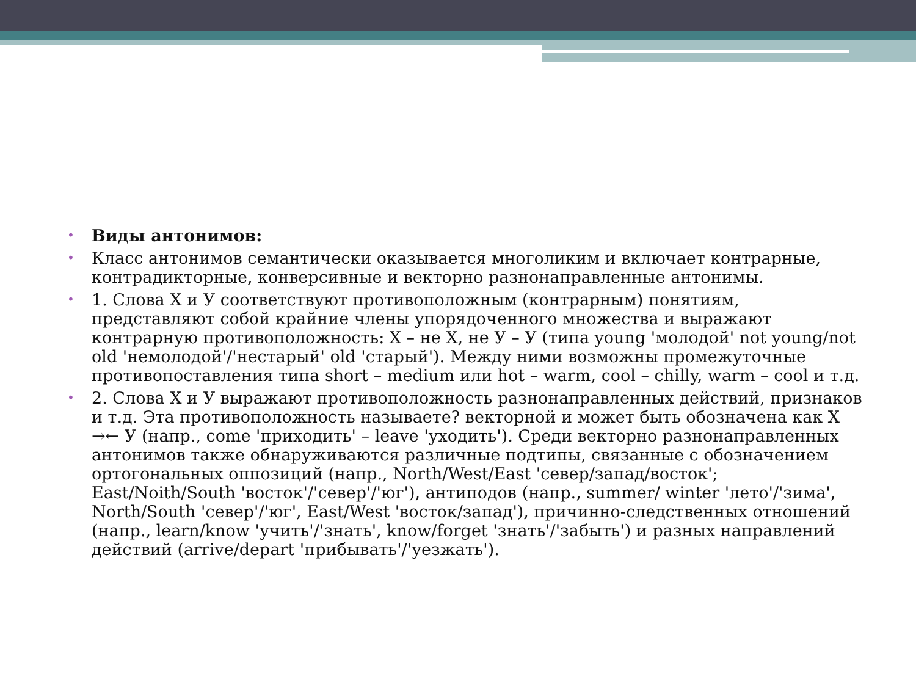• Виды антонимов:
• Класс антонимов семантически оказывается многоликим и включает контрарные, контрадикторные, конверсивные и векторно разнонаправленные антонимы.
• 1. Слова X и У соответствуют противоположным (контрарным) понятиям, представляют собой крайние члены упорядоченного множества и выражают контрарную противоположность: X – не X, не У – У (типа young 'молодой' not young/not old 'немолодой'/'нестарый' old 'старый'). Между ними возможны промежуточные противопоставления типа short – medium или hot – warm, cool – chilly, warm – cool и т.д.
• 2. Слова X и У выражают противоположность разнонаправленных действий, признаков и т.д. Эта противоположность называете? векторной и может быть обозначена как X →← У (напр., come 'приходить' – leave 'уходить'). Среди векторно разнонаправленных антонимов также обнаруживаются различные подтипы, связанные с обозначением ортогональных оппозиций (напр., North/West/East 'север/запад/восток'; East/Noith/South 'восток'/'север'/'юг'), антиподов (напр., summer/ winter 'лето'/'зима', North/South 'север'/'юг', East/West 'восток/запад'), причинно-следственных отношений (напр., learn/know 'учить'/'знать', know/forget 'знать'/'забыть') и разных направлений действий (arrive/depart 'прибывать'/'уезжать').